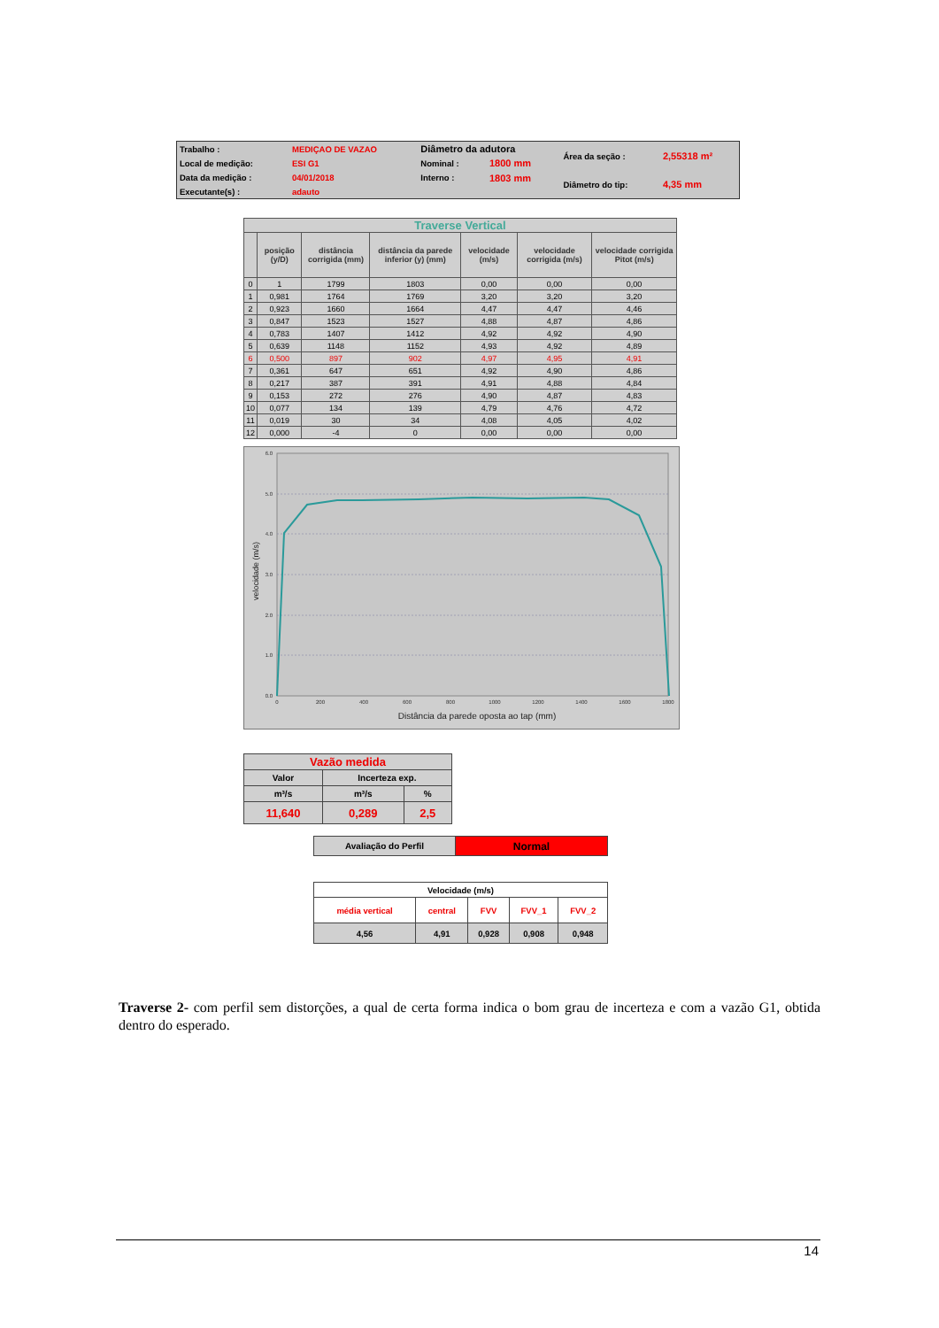| Trabalho : | MEDIÇAO DE VAZAO | Diâmetro da adutora | | Área da seção : | 2,55318 m² |
| Local de medição: | ESI G1 | Nominal : | 1800 mm | | |
| Data da medição : | 04/01/2018 | Interno : | 1803 mm | Diâmetro do tip: | 4,35 mm |
| Executante(s) : | adauto | | | | |
| Traverse Vertical | | | | | | |
| | posição (y/D) | distância corrigida (mm) | distância da parede inferior (y) (mm) | velocidade (m/s) | velocidade corrigida (m/s) | velocidade corrigida Pitot (m/s) |
| 0 | 1 | 1799 | 1803 | 0,00 | 0,00 | 0,00 |
| 1 | 0,981 | 1764 | 1769 | 3,20 | 3,20 | 3,20 |
| 2 | 0,923 | 1660 | 1664 | 4,47 | 4,47 | 4,46 |
| 3 | 0,847 | 1523 | 1527 | 4,88 | 4,87 | 4,86 |
| 4 | 0,783 | 1407 | 1412 | 4,92 | 4,92 | 4,90 |
| 5 | 0,639 | 1148 | 1152 | 4,93 | 4,92 | 4,89 |
| 6 | 0,500 | 897 | 902 | 4,97 | 4,95 | 4,91 |
| 7 | 0,361 | 647 | 651 | 4,92 | 4,90 | 4,86 |
| 8 | 0,217 | 387 | 391 | 4,91 | 4,88 | 4,84 |
| 9 | 0,153 | 272 | 276 | 4,90 | 4,87 | 4,83 |
| 10 | 0,077 | 134 | 139 | 4,79 | 4,76 | 4,72 |
| 11 | 0,019 | 30 | 34 | 4,08 | 4,05 | 4,02 |
| 12 | 0,000 | -4 | 0 | 0,00 | 0,00 | 0,00 |
0.0
1.0
2.0
3.0
4.0
5.0
6.0
0
200
400
600
800
1000
1200
1400
1600
1800
Distância da parede oposta ao tap (mm)
velocidade (m/s)
| Vazão medida | | |
| Valor | Incerteza exp. | |
| m³/s | m³/s | % |
| 11,640 | 0,289 | 2,5 |
| Avaliação do Perfil | Normal |
| Velocidade (m/s) | | | | |
| média vertical | central | FVV | FVV_1 | FVV_2 |
| 4,56 | 4,91 | 0,928 | 0,908 | 0,948 |
Traverse 2- com perfil sem distorções, a qual de certa forma indica o bom grau de incerteza e com a vazão G1, obtida dentro do esperado.
14